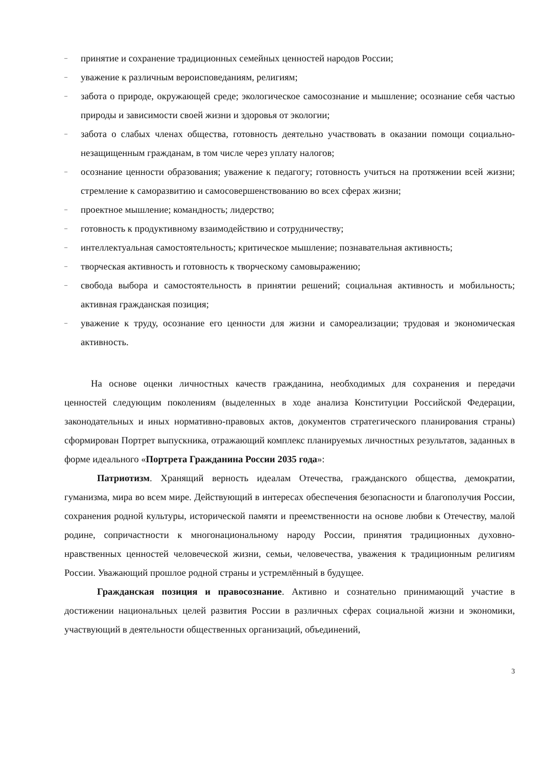– принятие и сохранение традиционных семейных ценностей народов России;
– уважение к различным вероисповеданиям, религиям;
– забота о природе, окружающей среде; экологическое самосознание и мышление; осознание себя частью природы и зависимости своей жизни и здоровья от экологии;
– забота о слабых членах общества, готовность деятельно участвовать в оказании помощи социально-незащищенным гражданам, в том числе через уплату налогов;
– осознание ценности образования; уважение к педагогу; готовность учиться на протяжении всей жизни; стремление к саморазвитию и самосовершенствованию во всех сферах жизни;
– проектное мышление; командность; лидерство;
– готовность к продуктивному взаимодействию и сотрудничеству;
– интеллектуальная самостоятельность; критическое мышление; познавательная активность;
– творческая активность и готовность к творческому самовыражению;
– свобода выбора и самостоятельность в принятии решений; социальная активность и мобильность; активная гражданская позиция;
– уважение к труду, осознание его ценности для жизни и самореализации; трудовая и экономическая активность.
На основе оценки личностных качеств гражданина, необходимых для сохранения и передачи ценностей следующим поколениям (выделенных в ходе анализа Конституции Российской Федерации, законодательных и иных нормативно-правовых актов, документов стратегического планирования страны) сформирован Портрет выпускника, отражающий комплекс планируемых личностных результатов, заданных в форме идеального «Портрета Гражданина России 2035 года»:
Патриотизм. Хранящий верность идеалам Отечества, гражданского общества, демократии, гуманизма, мира во всем мире. Действующий в интересах обеспечения безопасности и благополучия России, сохранения родной культуры, исторической памяти и преемственности на основе любви к Отечеству, малой родине, сопричастности к многонациональному народу России, принятия традиционных духовно-нравственных ценностей человеческой жизни, семьи, человечества, уважения к традиционным религиям России. Уважающий прошлое родной страны и устремлённый в будущее.
Гражданская позиция и правосознание. Активно и сознательно принимающий участие в достижении национальных целей развития России в различных сферах социальной жизни и экономики, участвующий в деятельности общественных организаций, объединений,
3